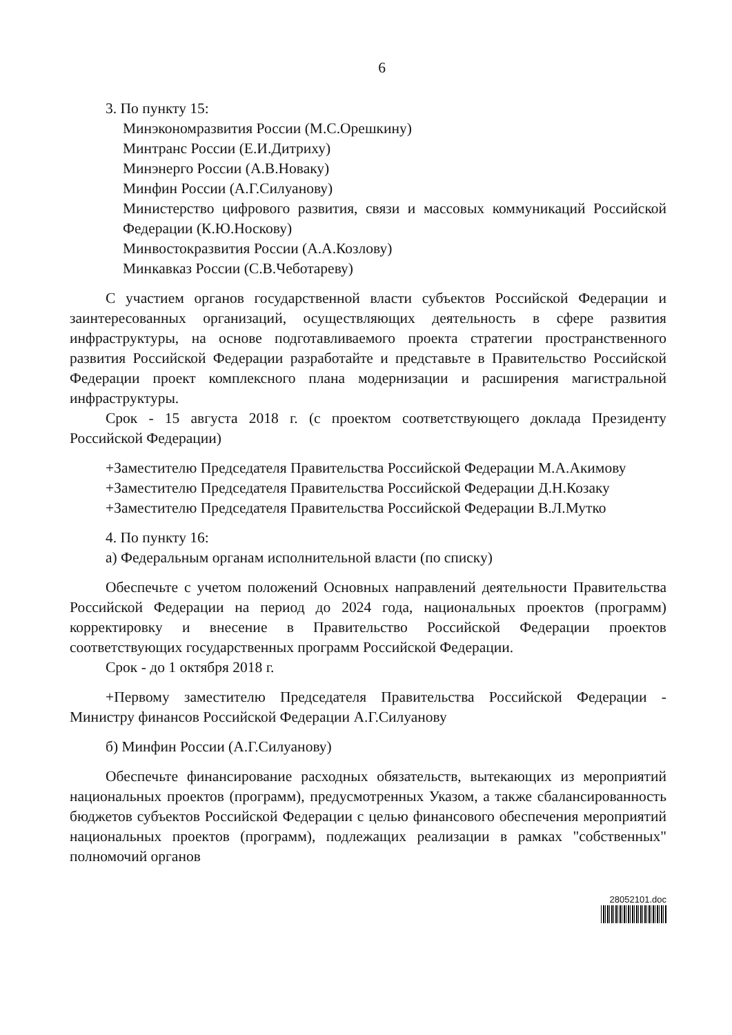6
3. По пункту 15:
Минэкономразвития России (М.С.Орешкину)
Минтранс России (Е.И.Дитриху)
Минэнерго России (А.В.Новаку)
Минфин России (А.Г.Силуанову)
Министерство цифрового развития, связи и массовых коммуникаций Российской Федерации (К.Ю.Носкову)
Минвостокразвития России (А.А.Козлову)
Минкавказ России (С.В.Чеботареву)
С участием органов государственной власти субъектов Российской Федерации и заинтересованных организаций, осуществляющих деятельность в сфере развития инфраструктуры, на основе подготавливаемого проекта стратегии пространственного развития Российской Федерации разработайте и представьте в Правительство Российской Федерации проект комплексного плана модернизации и расширения магистральной инфраструктуры.
Срок - 15 августа 2018 г. (с проектом соответствующего доклада Президенту Российской Федерации)
+Заместителю Председателя Правительства Российской Федерации М.А.Акимову
+Заместителю Председателя Правительства Российской Федерации Д.Н.Козаку
+Заместителю Председателя Правительства Российской Федерации В.Л.Мутко
4. По пункту 16:
а) Федеральным органам исполнительной власти (по списку)
Обеспечьте с учетом положений Основных направлений деятельности Правительства Российской Федерации на период до 2024 года, национальных проектов (программ) корректировку и внесение в Правительство Российской Федерации проектов соответствующих государственных программ Российской Федерации.
Срок - до 1 октября 2018 г.
+Первому заместителю Председателя Правительства Российской Федерации - Министру финансов Российской Федерации А.Г.Силуанову
б) Минфин России (А.Г.Силуанову)
Обеспечьте финансирование расходных обязательств, вытекающих из мероприятий национальных проектов (программ), предусмотренных Указом, а также сбалансированность бюджетов субъектов Российской Федерации с целью финансового обеспечения мероприятий национальных проектов (программ), подлежащих реализации в рамках "собственных" полномочий органов
28052101.doc